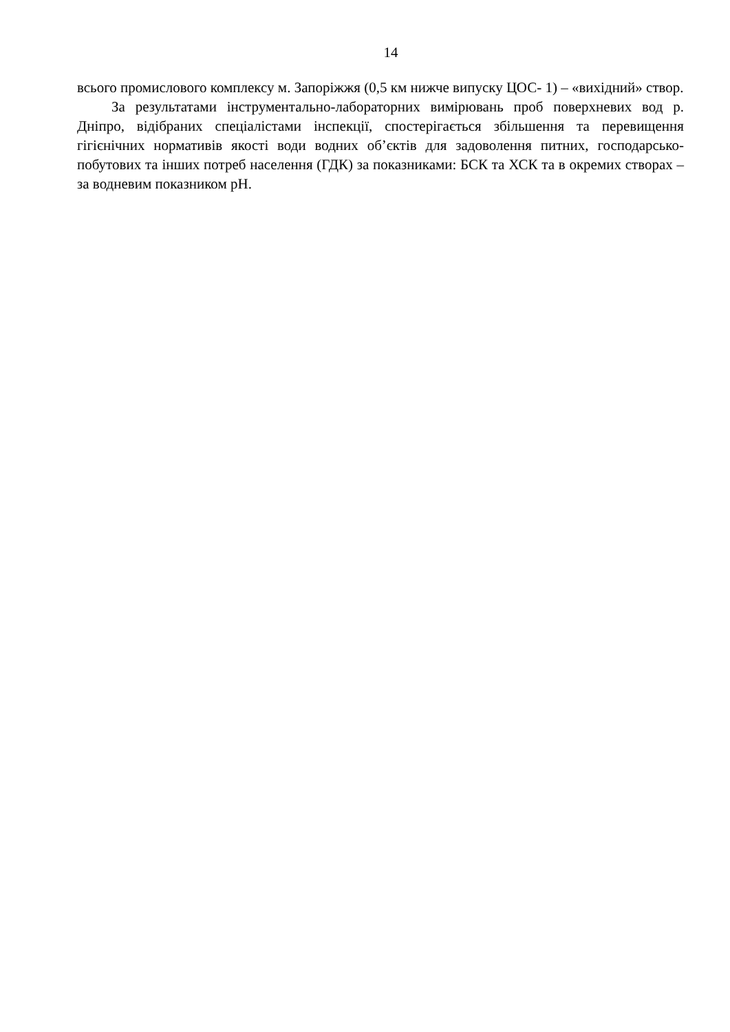14
всього промислового комплексу м. Запоріжжя (0,5 км нижче випуску ЦОС- 1) – «вихідний» створ.
За результатами інструментально-лабораторних вимірювань проб поверхневих вод р. Дніпро, відібраних спеціалістами інспекції, спостерігається збільшення та перевищення гігієнічних нормативів якості води водних об’єктів для задоволення питних, господарсько-побутових та інших потреб населення (ГДК) за показниками: БСК та ХСК та в окремих створах – за водневим показником pH.